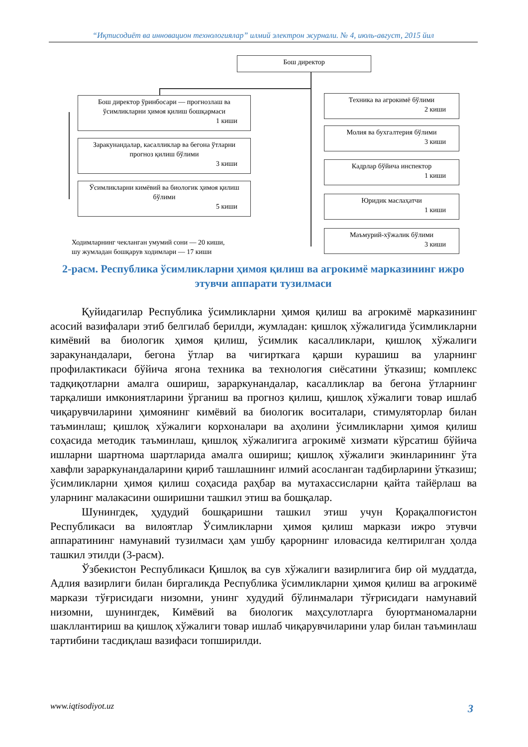“Иқтисодиёт ва инновацион технологиялар” илмий электрон журнали. № 4, июль-август, 2015 йил
Бош директор
Бош директор ўринбосари — прогнозлаш ва ўсимликларни ҳимоя қилиш бошқармаси
1 киши
Заракунандалар, касалликлар ва бегона ўтларни прогноз қилиш бўлими
3 киши
Ўсимликларни кимёвий ва биологик ҳимоя қилиш бўлими
5 киши
Техника ва агрокимё бўлими
2 киши
Молия ва бухгалтерия бўлими
3 киши
Кадрлар бўйича инспектор
1 киши
Юридик маслаҳатчи
1 киши
Маъмурий-хўжалик бўлими
3 киши
Ходимларнинг чекланган умумий сони — 20 киши,
шу жумладан бошқарув ходимлари — 17 киши
2-расм. Республика ўсимликларни ҳимоя қилиш ва агрокимё марказининг ижро этувчи аппарати тузилмаси
Қуйидагилар Республика ўсимликларни ҳимоя қилиш ва агрокимё марказининг асосий вазифалари этиб белгилаб берилди, жумладан: қишлоқ хўжалигида ўсимликларни кимёвий ва биологик ҳимоя қилиш, ўсимлик касалликлари, қишлоқ хўжалиги заракунандалари, бегона ўтлар ва чигирткага қарши курашиш ва уларнинг профилактикаси бўйича ягона техника ва технология сиёсатини ўтказиш; комплекс тадқиқотларни амалга ошириш, зараркунандалар, касалликлар ва бегона ўтларнинг тарқалиши имкониятларини ўрганиш ва прогноз қилиш, қишлоқ хўжалиги товар ишлаб чиқарувчиларини ҳимоянинг кимёвий ва биологик воситалари, стимуляторлар билан таъминлаш; қишлоқ хўжалиги корхоналари ва аҳолини ўсимликларни ҳимоя қилиш соҳасида методик таъминлаш, қишлоқ хўжалигига агрокимё хизмати кўрсатиш бўйича ишларни шартнома шартларида амалга ошириш; қишлоқ хўжалиги экинларининг ўта хавфли зараркунандаларини қириб ташлашнинг илмий асосланган тадбирларини ўтказиш; ўсимликларни ҳимоя қилиш соҳасида раҳбар ва мутахассисларни қайта тайёрлаш ва уларнинг малакасини оширишни ташкил этиш ва бошқалар.
Шунингдек, ҳудудий бошқаришни ташкил этиш учун Қорақалпоғистон Республикаси ва вилоятлар Ўсимликларни ҳимоя қилиш маркази ижро этувчи аппаратининг намунавий тузилмаси ҳам ушбу қарорнинг иловасида келтирилган ҳолда ташкил этилди (3-расм).
Ўзбекистон Республикаси Қишлоқ ва сув хўжалиги вазирлигига бир ой муддатда, Адлия вазирлиги билан биргаликда Республика ўсимликларни ҳимоя қилиш ва агрокимё маркази тўғрисидаги низомни, унинг худудий бўлинмалари тўғрисидаги намунавий низомни, шунингдек, Кимёвий ва биологик маҳсулотларга буюртманомаларни шакллантириш ва қишлоқ хўжалиги товар ишлаб чиқарувчиларини улар билан таъминлаш тартибини тасдиқлаш вазифаси топширилди.
www.iqtisodiyot.uz 3